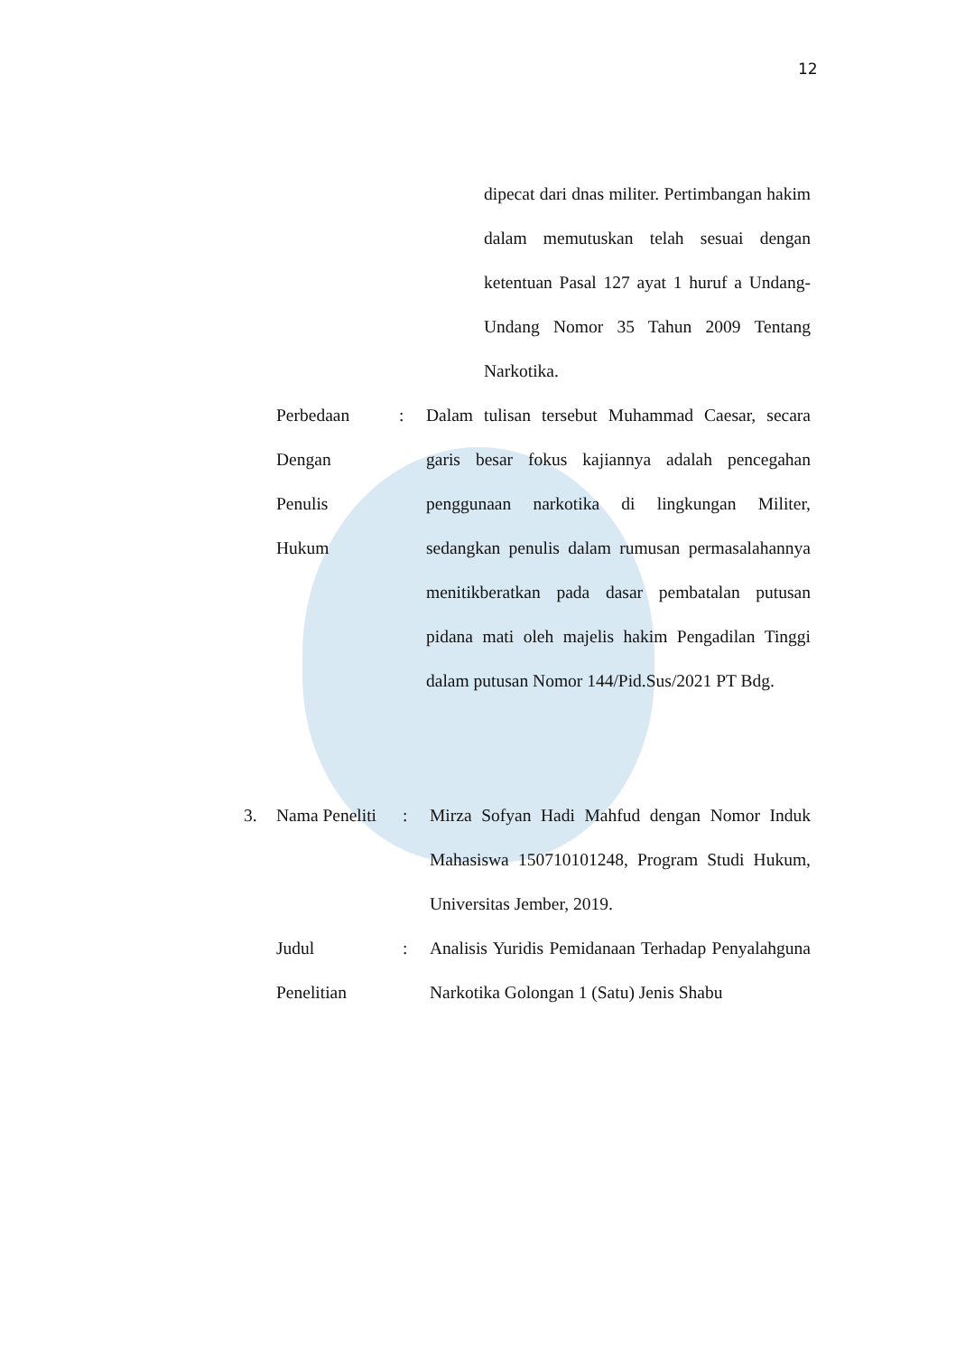12
dipecat dari dnas militer. Pertimbangan hakim dalam memutuskan telah sesuai dengan ketentuan Pasal 127 ayat 1 huruf a Undang-Undang Nomor 35 Tahun 2009 Tentang Narkotika.
Perbedaan
Dengan
Penulis
Hukum
: Dalam tulisan tersebut Muhammad Caesar, secara garis besar fokus kajiannya adalah pencegahan penggunaan narkotika di lingkungan Militer, sedangkan penulis dalam rumusan permasalahannya menitikberatkan pada dasar pembatalan putusan pidana mati oleh majelis hakim Pengadilan Tinggi dalam putusan Nomor 144/Pid.Sus/2021 PT Bdg.
3. Nama Peneliti
: Mirza Sofyan Hadi Mahfud dengan Nomor Induk Mahasiswa 150710101248, Program Studi Hukum, Universitas Jember, 2019.
Judul
Penelitian
: Analisis Yuridis Pemidanaan Terhadap Penyalahguna Narkotika Golongan 1 (Satu) Jenis Shabu